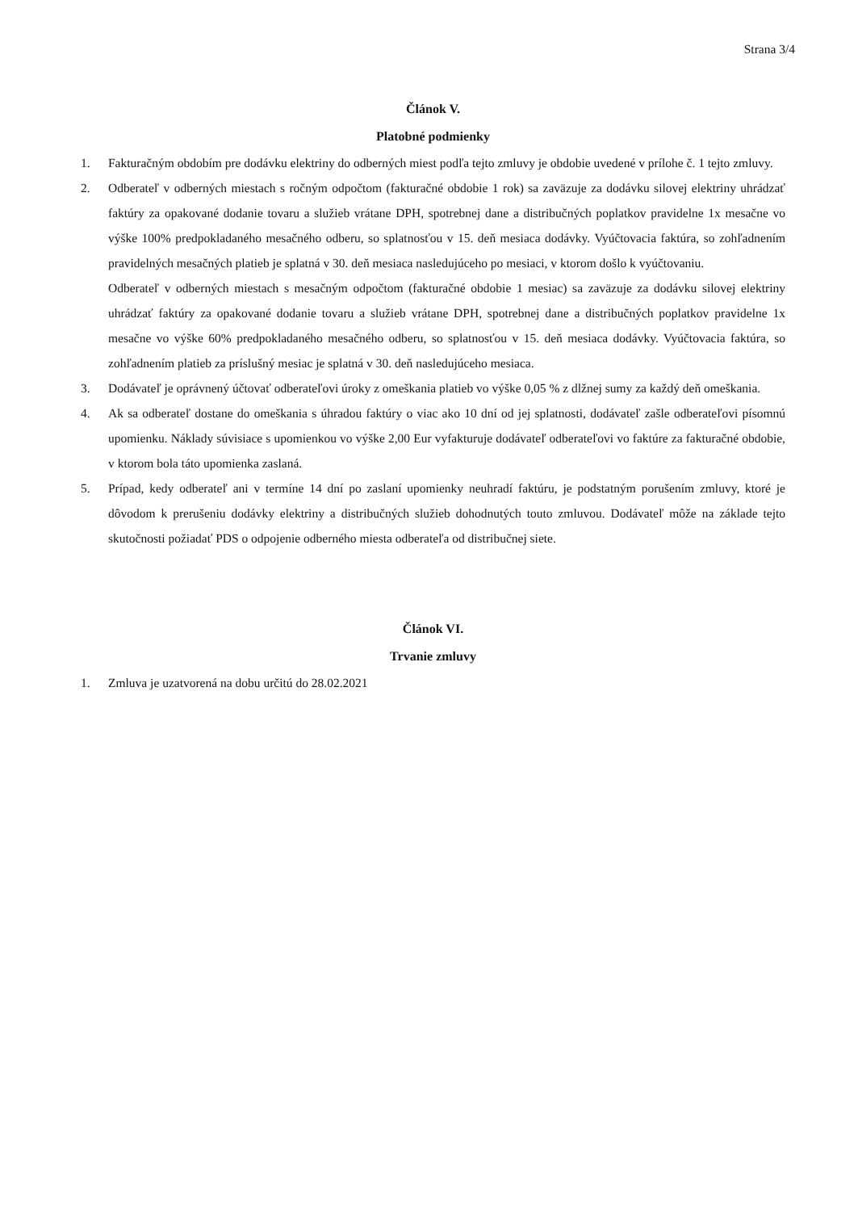Strana 3/4
Článok V.
Platobné podmienky
1. Fakturačným obdobím pre dodávku elektriny do odberných miest podľa tejto zmluvy je obdobie uvedené v prílohe č. 1 tejto zmluvy.
2. Odberateľ v odberných miestach s ročným odpočtom (fakturačné obdobie 1 rok) sa zaväzuje za dodávku silovej elektriny uhrádzať faktúry za opakované dodanie tovaru a služieb vrátane DPH, spotrebnej dane a distribučných poplatkov pravidelne 1x mesačne vo výške 100% predpokladaného mesačného odberu, so splatnosťou v 15. deň mesiaca dodávky. Vyúčtovacia faktúra, so zohľadnením pravidelných mesačných platieb je splatná v 30. deň mesiaca nasledujúceho po mesiaci, v ktorom došlo k vyúčtovaniu.
Odberateľ v odberných miestach s mesačným odpočtom (fakturačné obdobie 1 mesiac) sa zaväzuje za dodávku silovej elektriny uhrádzať faktúry za opakované dodanie tovaru a služieb vrátane DPH, spotrebnej dane a distribučných poplatkov pravidelne 1x mesačne vo výške 60% predpokladaného mesačného odberu, so splatnosťou v 15. deň mesiaca dodávky. Vyúčtovacia faktúra, so zohľadnením platieb za príslušný mesiac je splatná v 30. deň nasledujúceho mesiaca.
3. Dodávateľ je oprávnený účtovať odberateľovi úroky z omeškania platieb vo výške 0,05 % z dlžnej sumy za každý deň omeškania.
4. Ak sa odberateľ dostane do omeškania s úhradou faktúry o viac ako 10 dní od jej splatnosti, dodávateľ zašle odberateľovi písomnú upomienku. Náklady súvisiace s upomienkou vo výške 2,00 Eur vyfakturuje dodávateľ odberateľovi vo faktúre za fakturačné obdobie, v ktorom bola táto upomienka zaslaná.
5. Prípad, kedy odberateľ ani v termíne 14 dní po zaslaní upomienky neuhradí faktúru, je podstatným porušením zmluvy, ktoré je dôvodom k prerušeniu dodávky elektriny a distribučných služieb dohodnutých touto zmluvou. Dodávateľ môže na základe tejto skutočnosti požiadať PDS o odpojenie odberného miesta odberateľa od distribučnej siete.
Článok VI.
Trvanie zmluvy
1. Zmluva je uzatvorená na dobu určitú do 28.02.2021